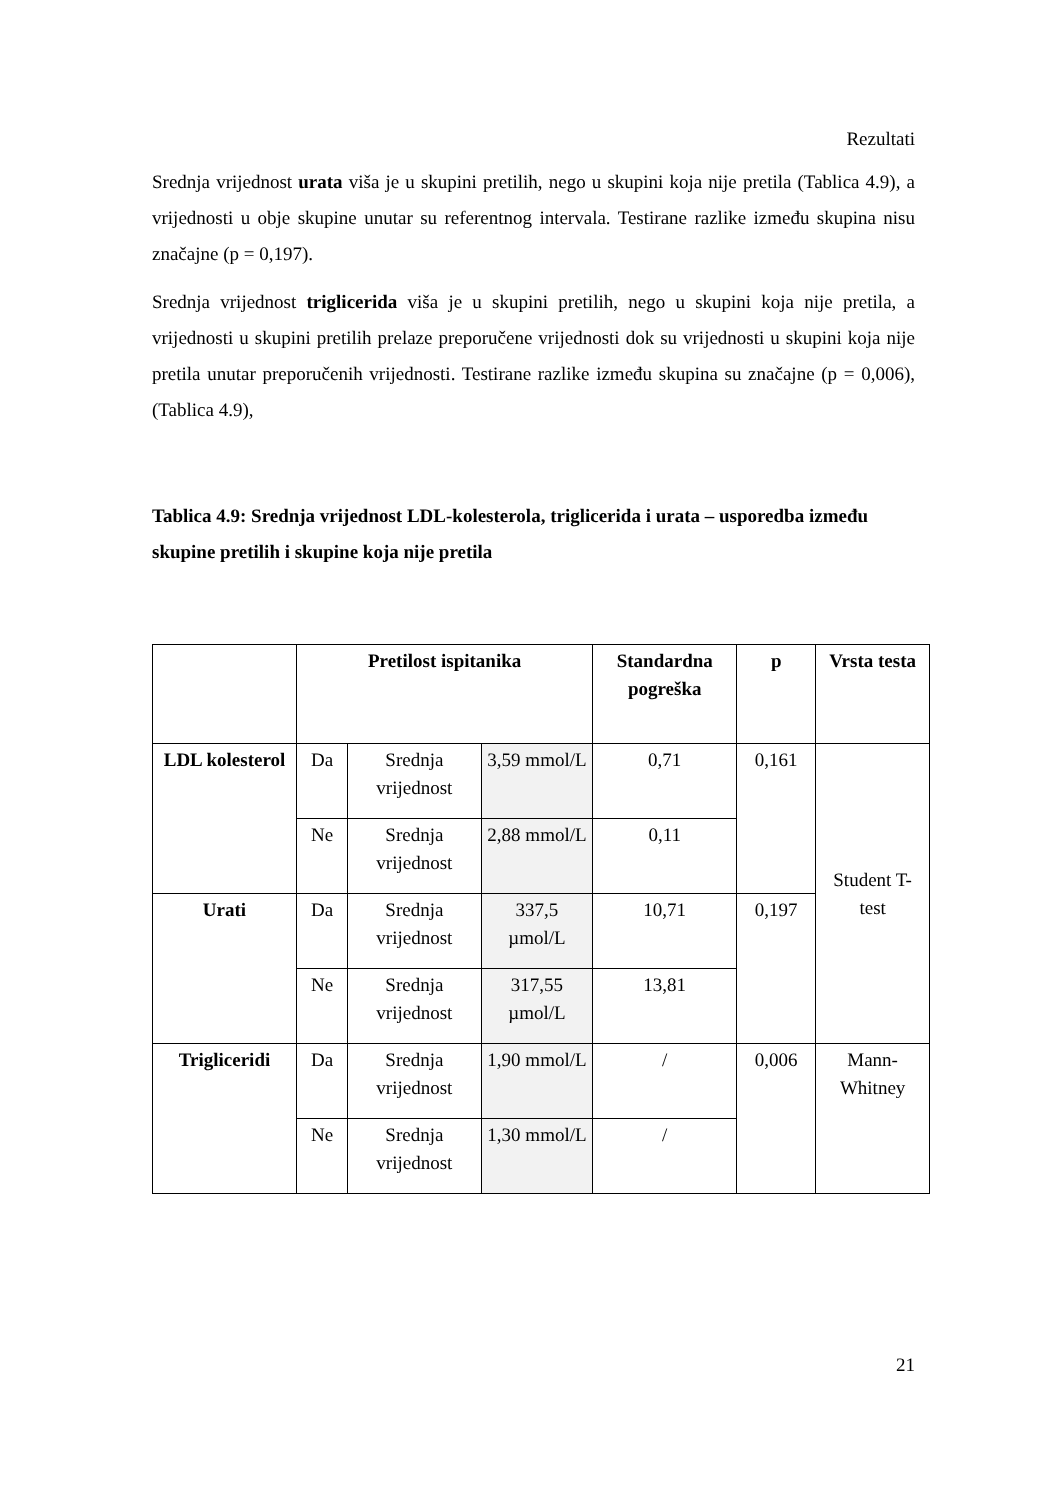Rezultati
Srednja vrijednost urata viša je u skupini pretilih, nego u skupini koja nije pretila (Tablica 4.9), a vrijednosti u obje skupine unutar su referentnog intervala. Testirane razlike između skupina nisu značajne (p = 0,197).
Srednja vrijednost triglicerida viša je u skupini pretilih, nego u skupini koja nije pretila, a vrijednosti u skupini pretilih prelaze preporučene vrijednosti dok su vrijednosti u skupini koja nije pretila unutar preporučenih vrijednosti. Testirane razlike između skupina su značajne (p = 0,006), (Tablica 4.9),
Tablica 4.9: Srednja vrijednost LDL-kolesterola, triglicerida i urata – usporedba između skupine pretilih i skupine koja nije pretila
| | Pretilost ispitanika | | | Standardna pogreška | p | Vrsta testa |
| --- | --- | --- | --- | --- | --- | --- |
| LDL kolesterol | Da | Srednja vrijednost | 3,59 mmol/L | 0,71 | 0,161 | Student T-test |
| | Ne | Srednja vrijednost | 2,88 mmol/L | 0,11 | | |
| Urati | Da | Srednja vrijednost | 337,5 µmol/L | 10,71 | 0,197 | |
| | Ne | Srednja vrijednost | 317,55 µmol/L | 13,81 | | |
| Trigliceridi | Da | Srednja vrijednost | 1,90 mmol/L | / | 0,006 | Mann-Whitney |
| | Ne | Srednja vrijednost | 1,30 mmol/L | / | | |
21